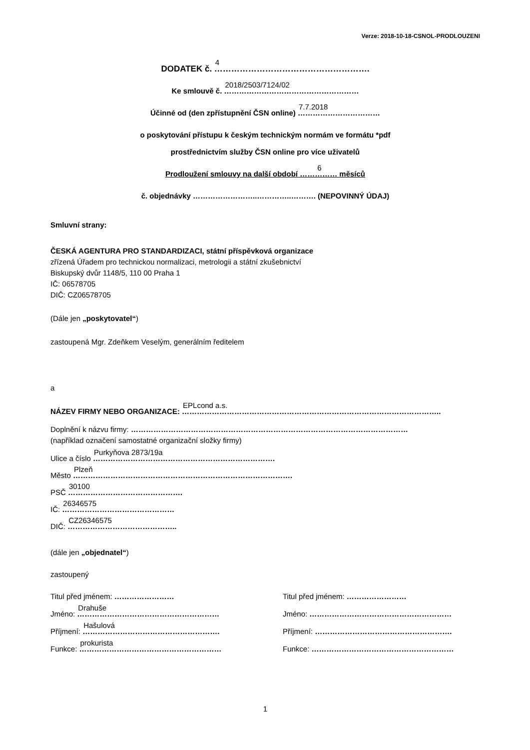Verze: 2018-10-18-CSNOL-PRODLOUZENI
DODATEK č.
4
……………………………………………….
Ke smlouvě č.
2018/2503/7124/02
………………………………………………
Účinné od (den zpřístupnění ČSN online)
7.7.2018
……………………………
o poskytování přístupu k českým technickým normám ve formátu *pdf
prostřednictvím služby ČSN online pro více uživatelů
Prodloužení smlouvy na další období
6
…………… měsíců
č. objednávky ……………………..…………..………. (NEPOVINNÝ ÚDAJ)
Smluvní strany:
ČESKÁ AGENTURA PRO STANDARDIZACI, státní příspěvková organizace
zřízená Úřadem pro technickou normalizaci, metrologii a státní zkušebnictví
Biskupský dvůr 1148/5, 110 00 Praha 1
IČ: 06578705
DIČ: CZ06578705
(Dále jen „poskytovatel“)
zastoupená Mgr. Zdeňkem Veselým, generálním ředitelem
a
NÁZEV FIRMY NEBO ORGANIZACE:
EPLcond a.s.
…………………………………………………………………………………………..
Doplnění k názvu firmy: …………………………………………………………………………………………………
(například označení samostatné organizační složky firmy)
Ulice a číslo
Purkyňova 2873/19a
……………………………………………………………….
Město
Plzeň
…………………………………………………………………………….
PSČ
30100
……………………………………….
IČ:
26346575
………………………………………
DIČ:
CZ26346575
……………………………………..
(dále jen „objednatel“)
zastoupený
Titul před jménem: ……………………
Jméno:
Drahuše
…………………………………………………
Příjmení:
Hašulová
……………………………………………….
Funkce:
prokurista
…………………………………………………
Titul před jménem: ……………………
Jméno: …………………………………………………
Příjmení: ……………………………………………….
Funkce: …………………………………………………
1